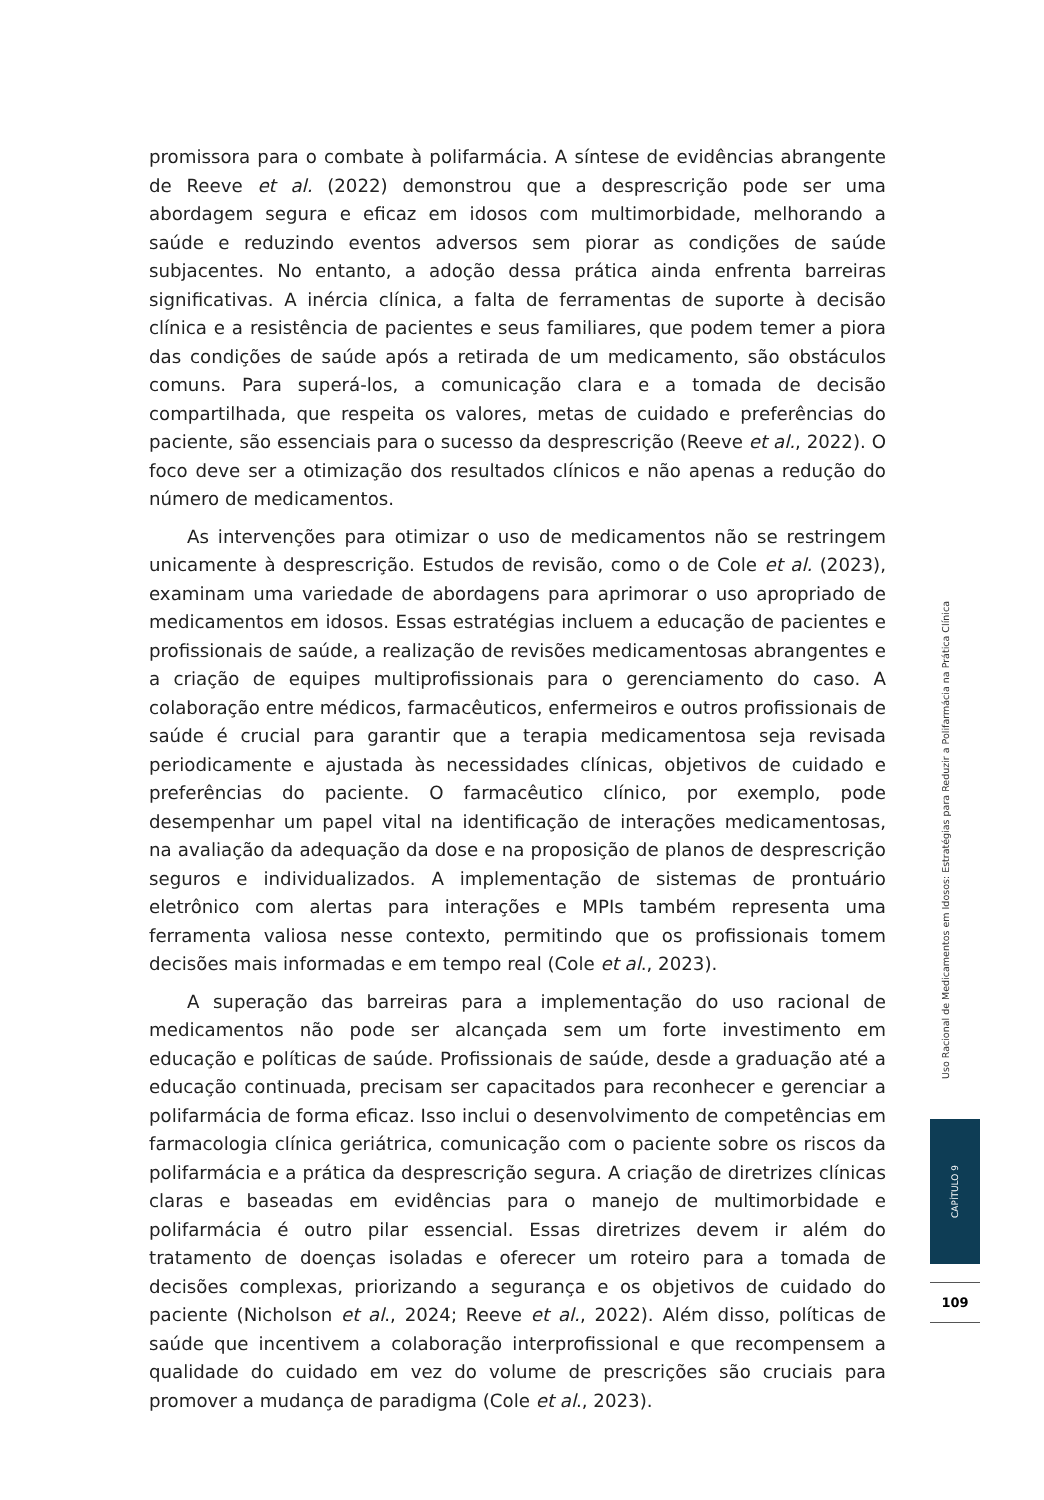promissora para o combate à polifarmácia. A síntese de evidências abrangente de Reeve et al. (2022) demonstrou que a desprescrição pode ser uma abordagem segura e eficaz em idosos com multimorbidade, melhorando a saúde e reduzindo eventos adversos sem piorar as condições de saúde subjacentes. No entanto, a adoção dessa prática ainda enfrenta barreiras significativas. A inércia clínica, a falta de ferramentas de suporte à decisão clínica e a resistência de pacientes e seus familiares, que podem temer a piora das condições de saúde após a retirada de um medicamento, são obstáculos comuns. Para superá-los, a comunicação clara e a tomada de decisão compartilhada, que respeita os valores, metas de cuidado e preferências do paciente, são essenciais para o sucesso da desprescrição (Reeve et al., 2022). O foco deve ser a otimização dos resultados clínicos e não apenas a redução do número de medicamentos.
As intervenções para otimizar o uso de medicamentos não se restringem unicamente à desprescrição. Estudos de revisão, como o de Cole et al. (2023), examinam uma variedade de abordagens para aprimorar o uso apropriado de medicamentos em idosos. Essas estratégias incluem a educação de pacientes e profissionais de saúde, a realização de revisões medicamentosas abrangentes e a criação de equipes multiprofissionais para o gerenciamento do caso. A colaboração entre médicos, farmacêuticos, enfermeiros e outros profissionais de saúde é crucial para garantir que a terapia medicamentosa seja revisada periodicamente e ajustada às necessidades clínicas, objetivos de cuidado e preferências do paciente. O farmacêutico clínico, por exemplo, pode desempenhar um papel vital na identificação de interações medicamentosas, na avaliação da adequação da dose e na proposição de planos de desprescrição seguros e individualizados. A implementação de sistemas de prontuário eletrônico com alertas para interações e MPIs também representa uma ferramenta valiosa nesse contexto, permitindo que os profissionais tomem decisões mais informadas e em tempo real (Cole et al., 2023).
A superação das barreiras para a implementação do uso racional de medicamentos não pode ser alcançada sem um forte investimento em educação e políticas de saúde. Profissionais de saúde, desde a graduação até a educação continuada, precisam ser capacitados para reconhecer e gerenciar a polifarmácia de forma eficaz. Isso inclui o desenvolvimento de competências em farmacologia clínica geriátrica, comunicação com o paciente sobre os riscos da polifarmácia e a prática da desprescrição segura. A criação de diretrizes clínicas claras e baseadas em evidências para o manejo de multimorbidade e polifarmácia é outro pilar essencial. Essas diretrizes devem ir além do tratamento de doenças isoladas e oferecer um roteiro para a tomada de decisões complexas, priorizando a segurança e os objetivos de cuidado do paciente (Nicholson et al., 2024; Reeve et al., 2022). Além disso, políticas de saúde que incentivem a colaboração interprofissional e que recompensem a qualidade do cuidado em vez do volume de prescrições são cruciais para promover a mudança de paradigma (Cole et al., 2023).
Uso Racional de Medicamentos em Idosos: Estratégias para Reduzir a Polifarmácia na Prática Clínica
CAPÍTULO 9
109